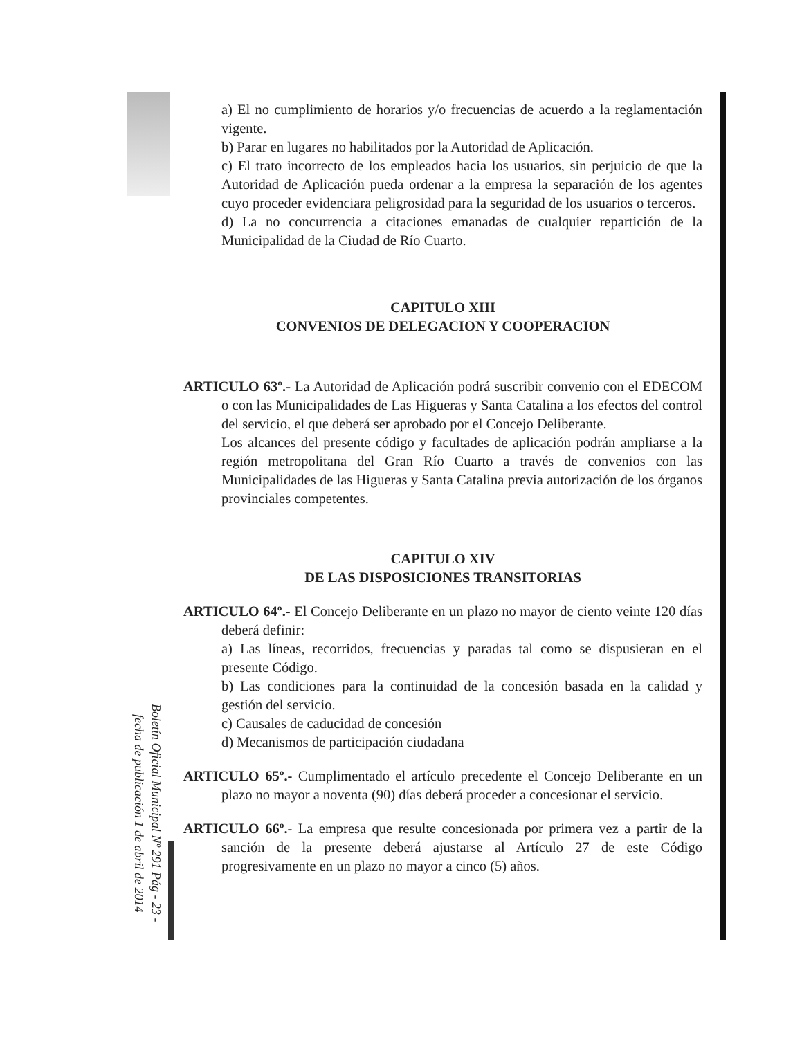a) El no cumplimiento de horarios y/o frecuencias de acuerdo a la reglamentación vigente.
b) Parar en lugares no habilitados por la Autoridad de Aplicación.
c) El trato incorrecto de los empleados hacia los usuarios, sin perjuicio de que la Autoridad de Aplicación pueda ordenar a la empresa la separación de los agentes cuyo proceder evidenciara peligrosidad para la seguridad de los usuarios o terceros.
d) La no concurrencia a citaciones emanadas de cualquier repartición de la Municipalidad de la Ciudad de Río Cuarto.
CAPITULO XIII
CONVENIOS DE DELEGACION Y COOPERACION
ARTICULO 63º.- La Autoridad de Aplicación podrá suscribir convenio con el EDECOM o con las Municipalidades de Las Higueras y Santa Catalina a los efectos del control del servicio, el que deberá ser aprobado por el Concejo Deliberante.
Los alcances del presente código y facultades de aplicación podrán ampliarse a la región metropolitana del Gran Río Cuarto a través de convenios con las Municipalidades de las Higueras y Santa Catalina previa autorización de los órganos provinciales competentes.
CAPITULO XIV
DE LAS DISPOSICIONES TRANSITORIAS
ARTICULO 64º.- El Concejo Deliberante en un plazo no mayor de ciento veinte 120 días deberá definir:
a) Las líneas, recorridos, frecuencias y paradas tal como se dispusieran en el presente Código.
b) Las condiciones para la continuidad de la concesión basada en la calidad y gestión del servicio.
c) Causales de caducidad de concesión
d) Mecanismos de participación ciudadana
ARTICULO 65º.- Cumplimentado el artículo precedente el Concejo Deliberante en un plazo no mayor a noventa (90) días deberá proceder a concesionar el servicio.
ARTICULO 66º.- La empresa que resulte concesionada por primera vez a partir de la sanción de la presente deberá ajustarse al Artículo 27 de este Código progresivamente en un plazo no mayor a cinco (5) años.
Boletín Oficial Municipal Nº 291 Pág - 23 -
fecha de publicación 1 de abril de 2014